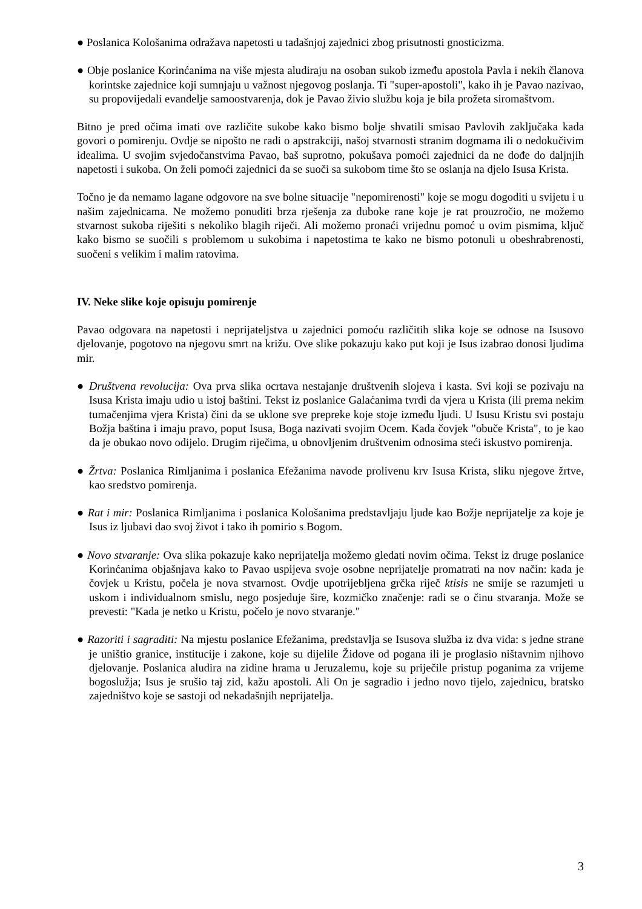● Poslanica Kološanima odražava napetosti u tadašnjoj zajednici zbog prisutnosti gnosticizma.
● Obje poslanice Korinćanima na više mjesta aludiraju na osoban sukob između apostola Pavla i nekih članova korintske zajednice koji sumnjaju u važnost njegovog poslanja. Ti "super-apostoli", kako ih je Pavao nazivao, su propovijedali evanđelje samoostvarenja, dok je Pavao živio službu koja je bila prožeta siromaštvom.
Bitno je pred očima imati ove različite sukobe kako bismo bolje shvatili smisao Pavlovih zaključaka kada govori o pomirenju. Ovdje se nipošto ne radi o apstrakciji, našoj stvarnosti stranim dogmama ili o nedokučivim idealima. U svojim svjedočanstvima Pavao, baš suprotno, pokušava pomoći zajednici da ne dođe do daljnjih napetosti i sukoba. On želi pomoći zajednici da se suoči sa sukobom time što se oslanja na djelo Isusa Krista.
Točno je da nemamo lagane odgovore na sve bolne situacije "nepomirenosti" koje se mogu dogoditi u svijetu i u našim zajednicama. Ne možemo ponuditi brza rješenja za duboke rane koje je rat prouzročio, ne možemo stvarnost sukoba riješiti s nekoliko blagih riječi. Ali možemo pronaći vrijednu pomoć u ovim pismima, ključ kako bismo se suočili s problemom u sukobima i napetostima te kako ne bismo potonuli u obeshrabrenosti, suočeni s velikim i malim ratovima.
IV. Neke slike koje opisuju pomirenje
Pavao odgovara na napetosti i neprijateljstva u zajednici pomoću različitih slika koje se odnose na Isusovo djelovanje, pogotovo na njegovu smrt na križu. Ove slike pokazuju kako put koji je Isus izabrao donosi ljudima mir.
● Društvena revolucija: Ova prva slika ocrtava nestajanje društvenih slojeva i kasta. Svi koji se pozivaju na Isusa Krista imaju udio u istoj baštini. Tekst iz poslanice Galaćanima tvrdi da vjera u Krista (ili prema nekim tumačenjima vjera Krista) čini da se uklone sve prepreke koje stoje između ljudi. U Isusu Kristu svi postaju Božja baština i imaju pravo, poput Isusa, Boga nazivati svojim Ocem. Kada čovjek "obuče Krista", to je kao da je obukao novo odijelo. Drugim riječima, u obnovljenim društvenim odnosima steći iskustvo pomirenja.
● Žrtva: Poslanica Rimljanima i poslanica Efežanima navode prolivenu krv Isusa Krista, sliku njegove žrtve, kao sredstvo pomirenja.
● Rat i mir: Poslanica Rimljanima i poslanica Kološanima predstavljaju ljude kao Božje neprijatelje za koje je Isus iz ljubavi dao svoj život i tako ih pomirio s Bogom.
● Novo stvaranje: Ova slika pokazuje kako neprijatelja možemo gledati novim očima. Tekst iz druge poslanice Korinćanima objašnjava kako to Pavao uspijeva svoje osobne neprijatelje promatrati na nov način: kada je čovjek u Kristu, počela je nova stvarnost. Ovdje upotrijebljena grčka riječ ktisis ne smije se razumjeti u uskom i individualnom smislu, nego posjeduje šire, kozmičko značenje: radi se o činu stvaranja. Može se prevesti: "Kada je netko u Kristu, počelo je novo stvaranje."
● Razoriti i sagraditi: Na mjestu poslanice Efežanima, predstavlja se Isusova služba iz dva vida: s jedne strane je uništio granice, institucije i zakone, koje su dijelile Židove od pogana ili je proglasio ništavnim njihovo djelovanje. Poslanica aludira na zidine hrama u Jeruzalemu, koje su priječile pristup poganima za vrijeme bogoslužja; Isus je srušio taj zid, kažu apostoli. Ali On je sagradio i jedno novo tijelo, zajednicu, bratsko zajedništvo koje se sastoji od nekadašnjih neprijatelja.
3